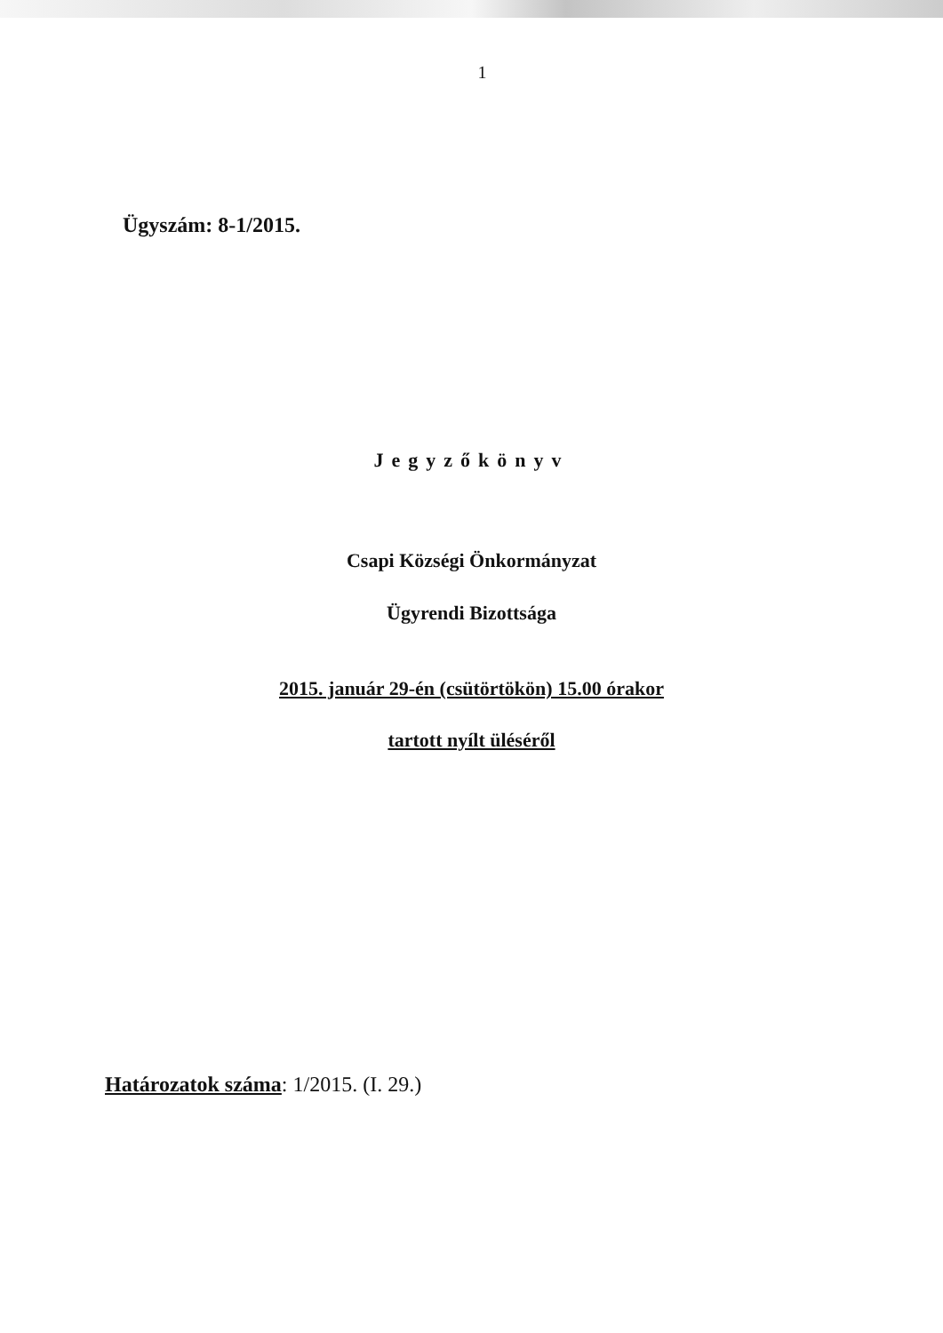1
Ügyszám: 8-1/2015.
Jegyzőkönyv
Csapi Községi Önkormányzat
Ügyrendi Bizottsága
2015. január 29-én (csütörtökön) 15.00 órakor
tartott nyílt üléséről
Határozatok száma: 1/2015. (I. 29.)